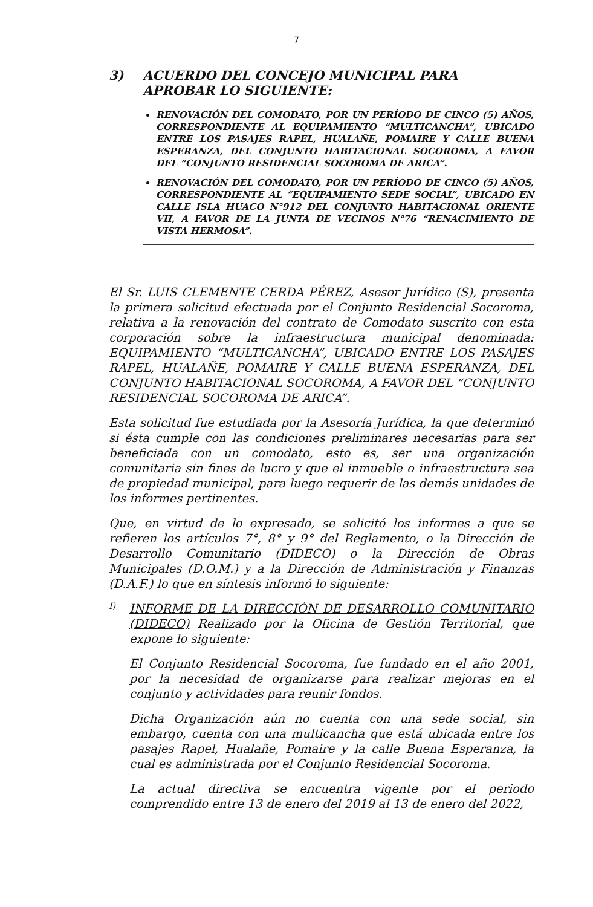7
3) ACUERDO DEL CONCEJO MUNICIPAL PARA APROBAR LO SIGUIENTE:
RENOVACIÓN DEL COMODATO, POR UN PERÍODO DE CINCO (5) AÑOS, CORRESPONDIENTE AL EQUIPAMIENTO “MULTICANCHA”, UBICADO ENTRE LOS PASAJES RAPEL, HUALAÑE, POMAIRE Y CALLE BUENA ESPERANZA, DEL CONJUNTO HABITACIONAL SOCOROMA, A FAVOR DEL “CONJUNTO RESIDENCIAL SOCOROMA DE ARICA”.
RENOVACIÓN DEL COMODATO, POR UN PERÍODO DE CINCO (5) AÑOS, CORRESPONDIENTE AL “EQUIPAMIENTO SEDE SOCIAL”, UBICADO EN CALLE ISLA HUACO N°912 DEL CONJUNTO HABITACIONAL ORIENTE VII, A FAVOR DE LA JUNTA DE VECINOS N°76 “RENACIMIENTO DE VISTA HERMOSA”.
El Sr. LUIS CLEMENTE CERDA PÉREZ, Asesor Jurídico (S), presenta la primera solicitud efectuada por el Conjunto Residencial Socoroma, relativa a la renovación del contrato de Comodato suscrito con esta corporación sobre la infraestructura municipal denominada: EQUIPAMIENTO “MULTICANCHA”, UBICADO ENTRE LOS PASAJES RAPEL, HUALAÑE, POMAIRE Y CALLE BUENA ESPERANZA, DEL CONJUNTO HABITACIONAL SOCOROMA, A FAVOR DEL “CONJUNTO RESIDENCIAL SOCOROMA DE ARICA”.
Esta solicitud fue estudiada por la Asesoría Jurídica, la que determinó si ésta cumple con las condiciones preliminares necesarias para ser beneficiada con un comodato, esto es, ser una organización comunitaria sin fines de lucro y que el inmueble o infraestructura sea de propiedad municipal, para luego requerir de las demás unidades de los informes pertinentes.
Que, en virtud de lo expresado, se solicitó los informes a que se refieren los artículos 7°, 8° y 9° del Reglamento, o la Dirección de Desarrollo Comunitario (DIDECO) o la Dirección de Obras Municipales (D.O.M.) y a la Dirección de Administración y Finanzas (D.A.F.) lo que en síntesis informó lo siguiente:
I)
INFORME DE LA DIRECCIÓN DE DESARROLLO COMUNITARIO (DIDECO) Realizado por la Oficina de Gestión Territorial, que expone lo siguiente:
El Conjunto Residencial Socoroma, fue fundado en el año 2001, por la necesidad de organizarse para realizar mejoras en el conjunto y actividades para reunir fondos.
Dicha Organización aún no cuenta con una sede social, sin embargo, cuenta con una multicancha que está ubicada entre los pasajes Rapel, Hualañe, Pomaire y la calle Buena Esperanza, la cual es administrada por el Conjunto Residencial Socoroma.
La actual directiva se encuentra vigente por el periodo comprendido entre 13 de enero del 2019 al 13 de enero del 2022,